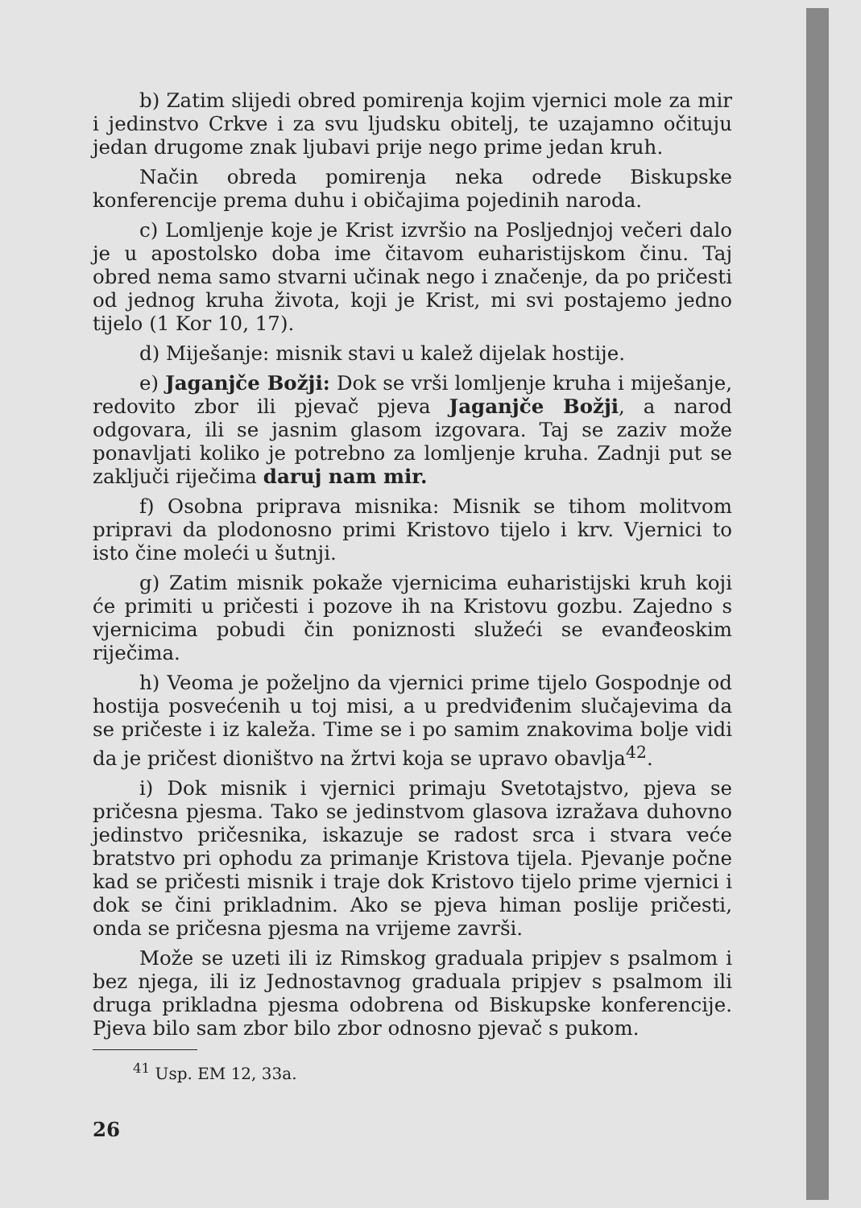b) Zatim slijedi obred pomirenja kojim vjernici mole za mir i jedinstvo Crkve i za svu ljudsku obitelj, te uzajamno očituju jedan drugome znak ljubavi prije nego prime jedan kruh.
Način obreda pomirenja neka odrede Biskupske konferencije prema duhu i običajima pojedinih naroda.
c) Lomljenje koje je Krist izvršio na Posljednjoj večeri dalo je u apostolsko doba ime čitavom euharistijskom činu. Taj obred nema samo stvarni učinak nego i značenje, da po pričesti od jednog kruha života, koji je Krist, mi svi postajemo jedno tijelo (1 Kor 10, 17).
d) Miješanje: misnik stavi u kalež dijelak hostije.
e) Jaganjče Božji: Dok se vrši lomljenje kruha i miješanje, redovito zbor ili pjevač pjeva Jaganjče Božji, a narod odgovara, ili se jasnim glasom izgovara. Taj se zaziv može ponavljati koliko je potrebno za lomljenje kruha. Zadnji put se zaključi riječima daruj nam mir.
f) Osobna priprava misnika: Misnik se tihom molitvom pripravi da plodonosno primi Kristovo tijelo i krv. Vjernici to isto čine moleći u šutnji.
g) Zatim misnik pokaže vjernicima euharistijski kruh koji će primiti u pričesti i pozove ih na Kristovu gozbu. Zajedno s vjernicima pobudi čin poniznosti služeći se evanđeoskim riječima.
h) Veoma je poželjno da vjernici prime tijelo Gospodnje od hostija posvećenih u toj misi, a u predviđenim slučajevima da se pričeste i iz kaleža. Time se i po samim znakovima bolje vidi da je pričest dioništvo na žrtvi koja se upravo obavlja<sup>42</sup>.
i) Dok misnik i vjernici primaju Svetotajstvo, pjeva se pričesna pjesma. Tako se jedinstvom glasova izražava duhovno jedinstvo pričesnika, iskazuje se radost srca i stvara veće bratstvo pri ophodu za primanje Kristova tijela. Pjevanje počne kad se pričesti misnik i traje dok Kristovo tijelo prime vjernici i dok se čini prikladnim. Ako se pjeva himan poslije pričesti, onda se pričesna pjesma na vrijeme završi.
Može se uzeti ili iz Rimskog graduala pripjev s psalmom i bez njega, ili iz Jednostavnog graduala pripjev s psalmom ili druga prikladna pjesma odobrena od Biskupske konferencije. Pjeva bilo sam zbor bilo zbor odnosno pjevač s pukom.
<sup>41</sup> Usp. EM 12, 33a.
26